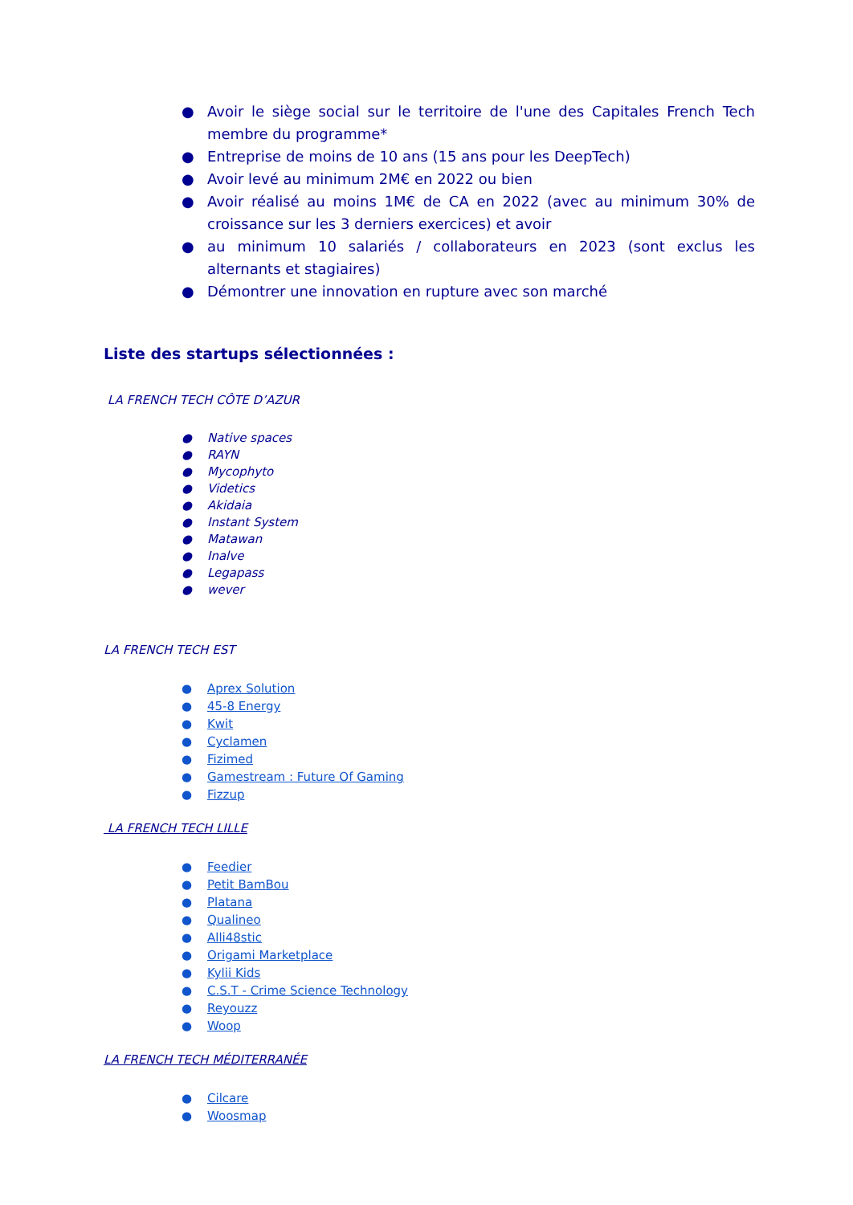● Avoir le siège social sur le territoire de l'une des Capitales French Tech membre du programme*
● Entreprise de moins de 10 ans (15 ans pour les DeepTech)
● Avoir levé au minimum 2M€ en 2022 ou bien
● Avoir réalisé au moins 1M€ de CA en 2022 (avec au minimum 30% de croissance sur les 3 derniers exercices) et avoir
● au minimum 10 salariés / collaborateurs en 2023 (sont exclus les alternants et stagiaires)
● Démontrer une innovation en rupture avec son marché
Liste des startups sélectionnées :
LA FRENCH TECH CÔTE D’AZUR
● Native spaces
● RAYN
● Mycophyto
● Videtics
● Akidaia
● Instant System
● Matawan
● Inalve
● Legapass
● wever
LA FRENCH TECH EST
● Aprex Solution
● 45-8 Energy
● Kwit
● Cyclamen
● Fizimed
● Gamestream : Future Of Gaming
● Fizzup
LA FRENCH TECH LILLE
● Feedier
● Petit BamBou
● Platana
● Qualineo
● Alli48stic
● Origami Marketplace
● Kylii Kids
● C.S.T - Crime Science Technology
● Reyouzz
● Woop
LA FRENCH TECH MÉDITERRANÉE
● Cilcare
● Woosmap